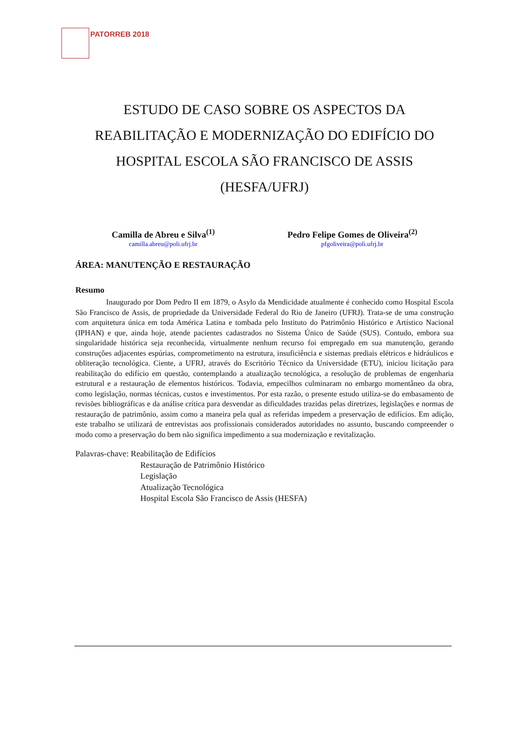PATORREB 2018
ESTUDO DE CASO SOBRE OS ASPECTOS DA REABILITAÇÃO E MODERNIZAÇÃO DO EDIFÍCIO DO HOSPITAL ESCOLA SÃO FRANCISCO DE ASSIS (HESFA/UFRJ)
Camilla de Abreu e Silva<sup>(1)</sup>
camilla.abreu@poli.ufrj.br
Pedro Felipe Gomes de Oliveira<sup>(2)</sup>
pfgoliveira@poli.ufrj.br
ÁREA: MANUTENÇÃO E RESTAURAÇÃO
Resumo
Inaugurado por Dom Pedro II em 1879, o Asylo da Mendicidade atualmente é conhecido como Hospital Escola São Francisco de Assis, de propriedade da Universidade Federal do Rio de Janeiro (UFRJ). Trata-se de uma construção com arquitetura única em toda América Latina e tombada pelo Instituto do Patrimônio Histórico e Artístico Nacional (IPHAN) e que, ainda hoje, atende pacientes cadastrados no Sistema Único de Saúde (SUS). Contudo, embora sua singularidade histórica seja reconhecida, virtualmente nenhum recurso foi empregado em sua manutenção, gerando construções adjacentes espúrias, comprometimento na estrutura, insuficiência e sistemas prediais elétricos e hidráulicos e obliteração tecnológica. Ciente, a UFRJ, através do Escritório Técnico da Universidade (ETU), iniciou licitação para reabilitação do edifício em questão, contemplando a atualização tecnológica, a resolução de problemas de engenharia estrutural e a restauração de elementos históricos. Todavia, empecilhos culminaram no embargo momentâneo da obra, como legislação, normas técnicas, custos e investimentos. Por esta razão, o presente estudo utiliza-se do embasamento de revisões bibliográficas e da análise crítica para desvendar as dificuldades trazidas pelas diretrizes, legislações e normas de restauração de patrimônio, assim como a maneira pela qual as referidas impedem a preservação de edifícios. Em adição, este trabalho se utilizará de entrevistas aos profissionais considerados autoridades no assunto, buscando compreender o modo como a preservação do bem não significa impedimento a sua modernização e revitalização.
Palavras-chave: Reabilitação de Edifícios
Restauração de Patrimônio Histórico
Legislação
Atualização Tecnológica
Hospital Escola São Francisco de Assis (HESFA)